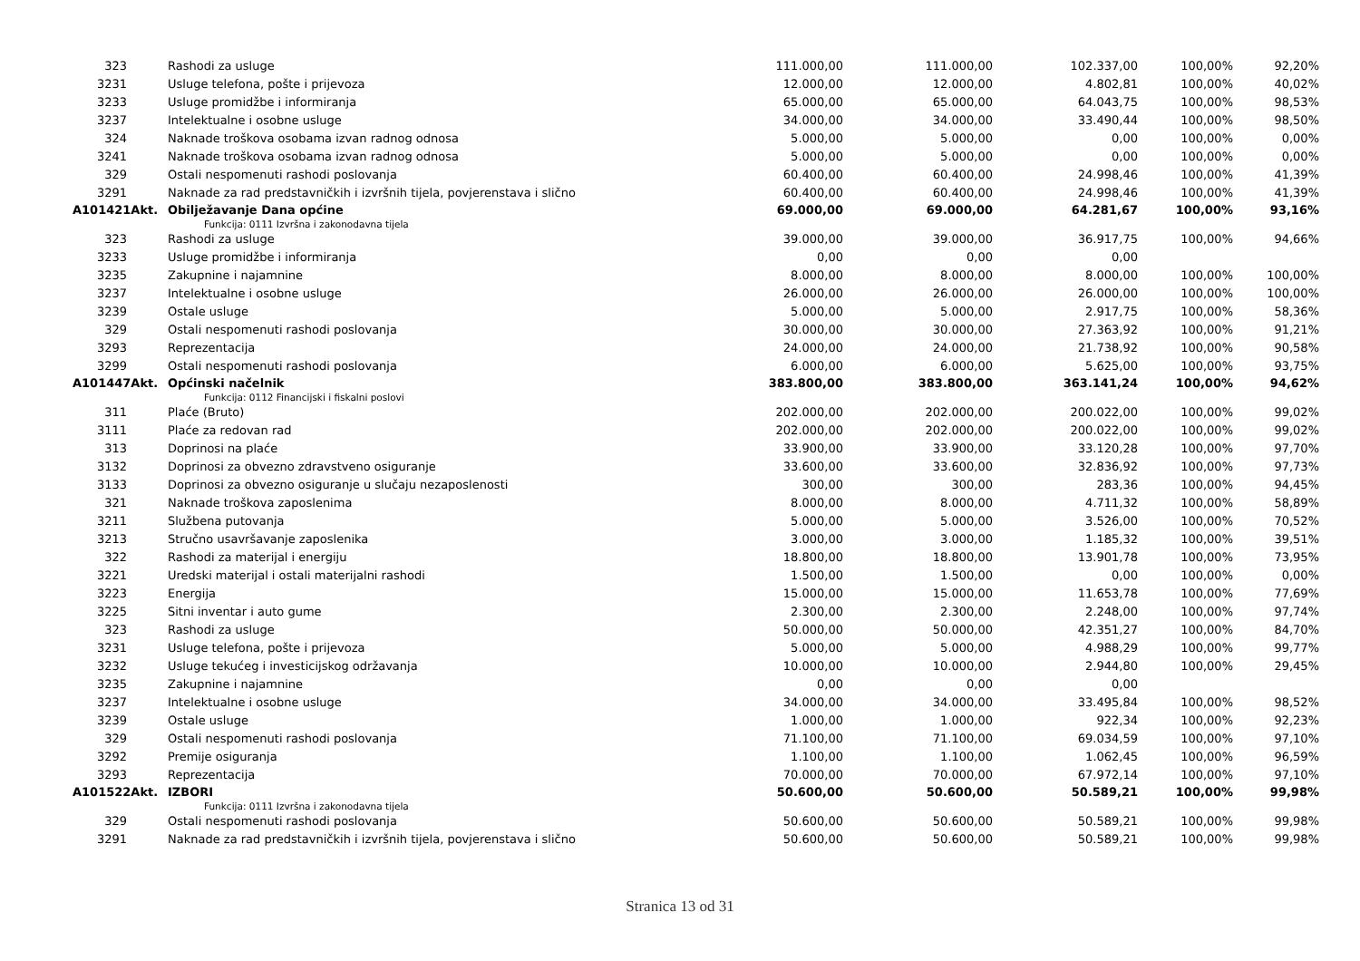| 323 | Rashodi za usluge | 111.000,00 | 111.000,00 | 102.337,00 | 100,00% | 92,20% |
| 3231 | Usluge telefona, pošte i prijevoza | 12.000,00 | 12.000,00 | 4.802,81 | 100,00% | 40,02% |
| 3233 | Usluge promidžbe i informiranja | 65.000,00 | 65.000,00 | 64.043,75 | 100,00% | 98,53% |
| 3237 | Intelektualne i osobne usluge | 34.000,00 | 34.000,00 | 33.490,44 | 100,00% | 98,50% |
| 324 | Naknade troškova osobama izvan radnog odnosa | 5.000,00 | 5.000,00 | 0,00 | 100,00% | 0,00% |
| 3241 | Naknade troškova osobama izvan radnog odnosa | 5.000,00 | 5.000,00 | 0,00 | 100,00% | 0,00% |
| 329 | Ostali nespomenuti rashodi poslovanja | 60.400,00 | 60.400,00 | 24.998,46 | 100,00% | 41,39% |
| 3291 | Naknade za rad predstavničkih i izvršnih tijela, povjerenstava i slično | 60.400,00 | 60.400,00 | 24.998,46 | 100,00% | 41,39% |
| A101421Akt. | Obilježavanje Dana općine | 69.000,00 | 69.000,00 | 64.281,67 | 100,00% | 93,16% |
| | Funkcija: 0111 Izvršna i zakonodavna tijela | | | | | |
| 323 | Rashodi za usluge | 39.000,00 | 39.000,00 | 36.917,75 | 100,00% | 94,66% |
| 3233 | Usluge promidžbe i informiranja | 0,00 | 0,00 | 0,00 | | |
| 3235 | Zakupnine i najamnine | 8.000,00 | 8.000,00 | 8.000,00 | 100,00% | 100,00% |
| 3237 | Intelektualne i osobne usluge | 26.000,00 | 26.000,00 | 26.000,00 | 100,00% | 100,00% |
| 3239 | Ostale usluge | 5.000,00 | 5.000,00 | 2.917,75 | 100,00% | 58,36% |
| 329 | Ostali nespomenuti rashodi poslovanja | 30.000,00 | 30.000,00 | 27.363,92 | 100,00% | 91,21% |
| 3293 | Reprezentacija | 24.000,00 | 24.000,00 | 21.738,92 | 100,00% | 90,58% |
| 3299 | Ostali nespomenuti rashodi poslovanja | 6.000,00 | 6.000,00 | 5.625,00 | 100,00% | 93,75% |
| A101447Akt. | Općinski načelnik | 383.800,00 | 383.800,00 | 363.141,24 | 100,00% | 94,62% |
| | Funkcija: 0112 Financijski i fiskalni poslovi | | | | | |
| 311 | Plaće (Bruto) | 202.000,00 | 202.000,00 | 200.022,00 | 100,00% | 99,02% |
| 3111 | Plaće za redovan rad | 202.000,00 | 202.000,00 | 200.022,00 | 100,00% | 99,02% |
| 313 | Doprinosi na plaće | 33.900,00 | 33.900,00 | 33.120,28 | 100,00% | 97,70% |
| 3132 | Doprinosi za obvezno zdravstveno osiguranje | 33.600,00 | 33.600,00 | 32.836,92 | 100,00% | 97,73% |
| 3133 | Doprinosi za obvezno osiguranje u slučaju nezaposlenosti | 300,00 | 300,00 | 283,36 | 100,00% | 94,45% |
| 321 | Naknade troškova zaposlenima | 8.000,00 | 8.000,00 | 4.711,32 | 100,00% | 58,89% |
| 3211 | Službena putovanja | 5.000,00 | 5.000,00 | 3.526,00 | 100,00% | 70,52% |
| 3213 | Stručno usavršavanje zaposlenika | 3.000,00 | 3.000,00 | 1.185,32 | 100,00% | 39,51% |
| 322 | Rashodi za materijal i energiju | 18.800,00 | 18.800,00 | 13.901,78 | 100,00% | 73,95% |
| 3221 | Uredski materijal i ostali materijalni rashodi | 1.500,00 | 1.500,00 | 0,00 | 100,00% | 0,00% |
| 3223 | Energija | 15.000,00 | 15.000,00 | 11.653,78 | 100,00% | 77,69% |
| 3225 | Sitni inventar i auto gume | 2.300,00 | 2.300,00 | 2.248,00 | 100,00% | 97,74% |
| 323 | Rashodi za usluge | 50.000,00 | 50.000,00 | 42.351,27 | 100,00% | 84,70% |
| 3231 | Usluge telefona, pošte i prijevoza | 5.000,00 | 5.000,00 | 4.988,29 | 100,00% | 99,77% |
| 3232 | Usluge tekućeg i investicijskog održavanja | 10.000,00 | 10.000,00 | 2.944,80 | 100,00% | 29,45% |
| 3235 | Zakupnine i najamnine | 0,00 | 0,00 | 0,00 | | |
| 3237 | Intelektualne i osobne usluge | 34.000,00 | 34.000,00 | 33.495,84 | 100,00% | 98,52% |
| 3239 | Ostale usluge | 1.000,00 | 1.000,00 | 922,34 | 100,00% | 92,23% |
| 329 | Ostali nespomenuti rashodi poslovanja | 71.100,00 | 71.100,00 | 69.034,59 | 100,00% | 97,10% |
| 3292 | Premije osiguranja | 1.100,00 | 1.100,00 | 1.062,45 | 100,00% | 96,59% |
| 3293 | Reprezentacija | 70.000,00 | 70.000,00 | 67.972,14 | 100,00% | 97,10% |
| A101522Akt. | IZBORI | 50.600,00 | 50.600,00 | 50.589,21 | 100,00% | 99,98% |
| | Funkcija: 0111 Izvršna i zakonodavna tijela | | | | | |
| 329 | Ostali nespomenuti rashodi poslovanja | 50.600,00 | 50.600,00 | 50.589,21 | 100,00% | 99,98% |
| 3291 | Naknade za rad predstavničkih i izvršnih tijela, povjerenstava i slično | 50.600,00 | 50.600,00 | 50.589,21 | 100,00% | 99,98% |
Stranica 13 od 31